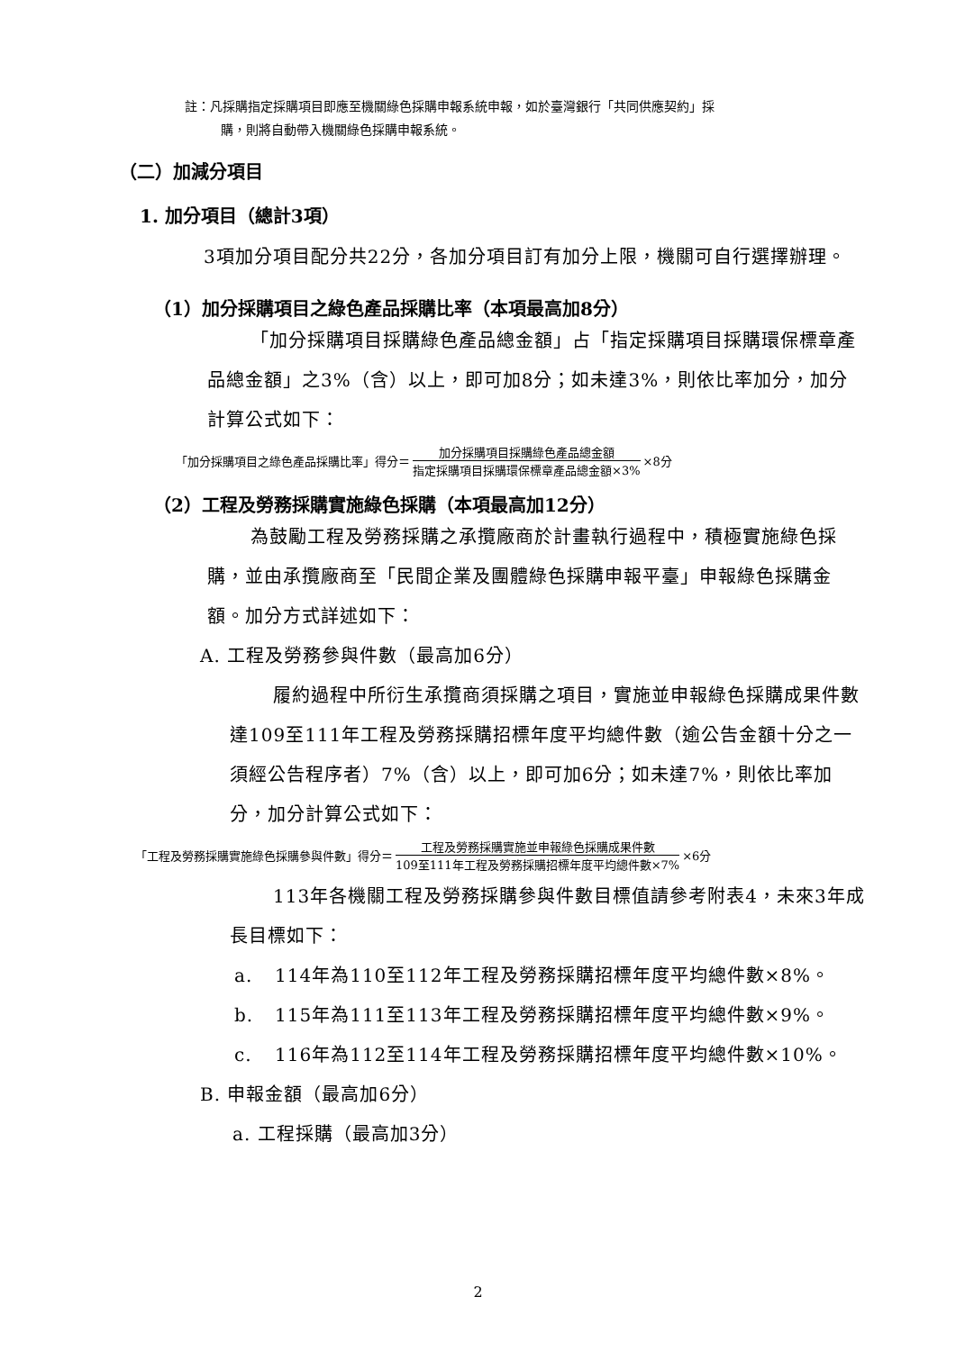註：凡採購指定採購項目即應至機關綠色採購申報系統申報，如於臺灣銀行「共同供應契約」採
購，則將自動帶入機關綠色採購申報系統。
（二）加減分項目
1. 加分項目（總計3項）
3項加分項目配分共22分，各加分項目訂有加分上限，機關可自行選擇辦理。
（1）加分採購項目之綠色產品採購比率（本項最高加8分）
「加分採購項目採購綠色產品總金額」占「指定採購項目採購環保標章產品總金額」之3%（含）以上，即可加8分；如未達3%，則依比率加分，加分計算公式如下：
「加分採購項目之綠色產品採購比率」得分＝ 加分採購項目採購綠色產品總金額 指定採購項目採購環保標章產品總金額×3% ×8分
（2）工程及勞務採購實施綠色採購（本項最高加12分）
為鼓勵工程及勞務採購之承攬廠商於計畫執行過程中，積極實施綠色採購，並由承攬廠商至「民間企業及團體綠色採購申報平臺」申報綠色採購金額。加分方式詳述如下：
A. 工程及勞務參與件數（最高加6分）
履約過程中所衍生承攬商須採購之項目，實施並申報綠色採購成果件數達109至111年工程及勞務採購招標年度平均總件數（逾公告金額十分之一須經公告程序者）7%（含）以上，即可加6分；如未達7%，則依比率加分，加分計算公式如下：
「工程及勞務採購實施綠色採購參與件數」得分＝ 工程及勞務採購實施並申報綠色採購成果件數 109至111年工程及勞務採購招標年度平均總件數×7% ×6分
113年各機關工程及勞務採購參與件數目標值請參考附表4，未來3年成長目標如下：
a. 114年為110至112年工程及勞務採購招標年度平均總件數×8%。
b. 115年為111至113年工程及勞務採購招標年度平均總件數×9%。
c. 116年為112至114年工程及勞務採購招標年度平均總件數×10%。
B. 申報金額（最高加6分）
a. 工程採購（最高加3分）
2